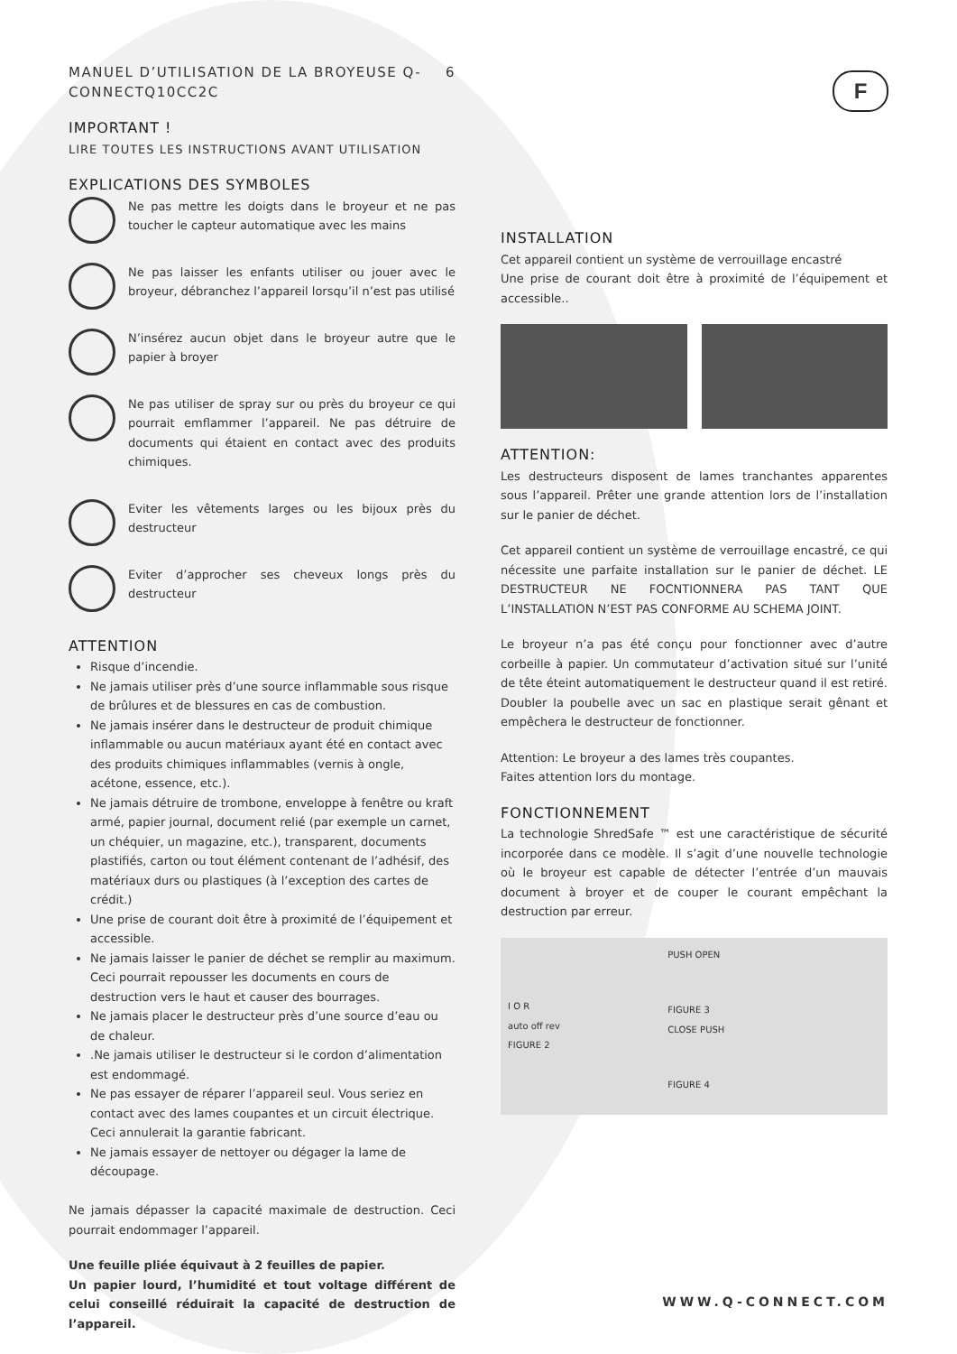F
MANUEL D’UTILISATION DE LA BROYEUSE Q-CONNECTQ10CC2C 6
IMPORTANT !
LIRE TOUTES LES INSTRUCTIONS AVANT UTILISATION
EXPLICATIONS DES SYMBOLES
Ne pas mettre les doigts dans le broyeur et ne pas toucher le capteur automatique avec les mains
Ne pas laisser les enfants utiliser ou jouer avec le broyeur, débranchez l’appareil lorsqu’il n’est pas utilisé
N’insérez aucun objet dans le broyeur autre que le papier à broyer
Ne pas utiliser de spray sur ou près du broyeur ce qui pourrait emflammer l’appareil. Ne pas détruire de documents qui étaient en contact avec des produits chimiques.
Eviter les vêtements larges ou les bijoux près du destructeur
Eviter d’approcher ses cheveux longs près du destructeur
ATTENTION
Risque d’incendie.
Ne jamais utiliser près d’une source inflammable sous risque de brûlures et de blessures en cas de combustion.
Ne jamais insérer dans le destructeur de produit chimique inflammable ou aucun matériaux ayant été en contact avec des produits chimiques inflammables (vernis à ongle, acétone, essence, etc.).
Ne jamais détruire de trombone, enveloppe à fenêtre ou kraft armé, papier journal, document relié (par exemple un carnet, un chéquier, un magazine, etc.), transparent, documents plastifiés, carton ou tout élément contenant de l’adhésif, des matériaux durs ou plastiques (à l’exception des cartes de crédit.)
Une prise de courant doit être à proximité de l’équipement et accessible.
Ne jamais laisser le panier de déchet se remplir au maximum. Ceci pourrait repousser les documents en cours de destruction vers le haut et causer des bourrages.
Ne jamais placer le destructeur près d’une source d’eau ou de chaleur.
.Ne jamais utiliser le destructeur si le cordon d’alimentation est endommagé.
Ne pas essayer de réparer l’appareil seul. Vous seriez en contact avec des lames coupantes et un circuit électrique. Ceci annulerait la garantie fabricant.
Ne jamais essayer de nettoyer ou dégager la lame de découpage.
Ne jamais dépasser la capacité maximale de destruction. Ceci pourrait endommager l’appareil.
Une feuille pliée équivaut à 2 feuilles de papier.
Un papier lourd, l’humidité et tout voltage différent de celui conseillé réduirait la capacité de destruction de l’appareil.
INSTALLATION
Cet appareil contient un système de verrouillage encastré
Une prise de courant doit être à proximité de l’équipement et accessible..
ATTENTION:
Les destructeurs disposent de lames tranchantes apparentes sous l’appareil. Prêter une grande attention lors de l’installation sur le panier de déchet.
Cet appareil contient un système de verrouillage encastré, ce qui nécessite une parfaite installation sur le panier de déchet. LE DESTRUCTEUR NE FOCNTIONNERA PAS TANT QUE L’INSTALLATION N’EST PAS CONFORME AU SCHEMA JOINT.
Le broyeur n’a pas été conçu pour fonctionner avec d’autre corbeille à papier. Un commutateur d’activation situé sur l’unité de tête éteint automatiquement le destructeur quand il est retiré. Doubler la poubelle avec un sac en plastique serait gênant et empêchera le destructeur de fonctionner.
Attention: Le broyeur a des lames très coupantes.
Faites attention lors du montage.
FONCTIONNEMENT
La technologie ShredSafe ™ est une caractéristique de sécurité incorporée dans ce modèle. Il s’agit d’une nouvelle technologie où le broyeur est capable de détecter l’entrée d’un mauvais document à broyer et de couper le courant empêchant la destruction par erreur.
I O R
auto off rev
FIGURE 2
PUSH OPEN
FIGURE 3
CLOSE PUSH
FIGURE 4
WWW.Q-CONNECT.COM